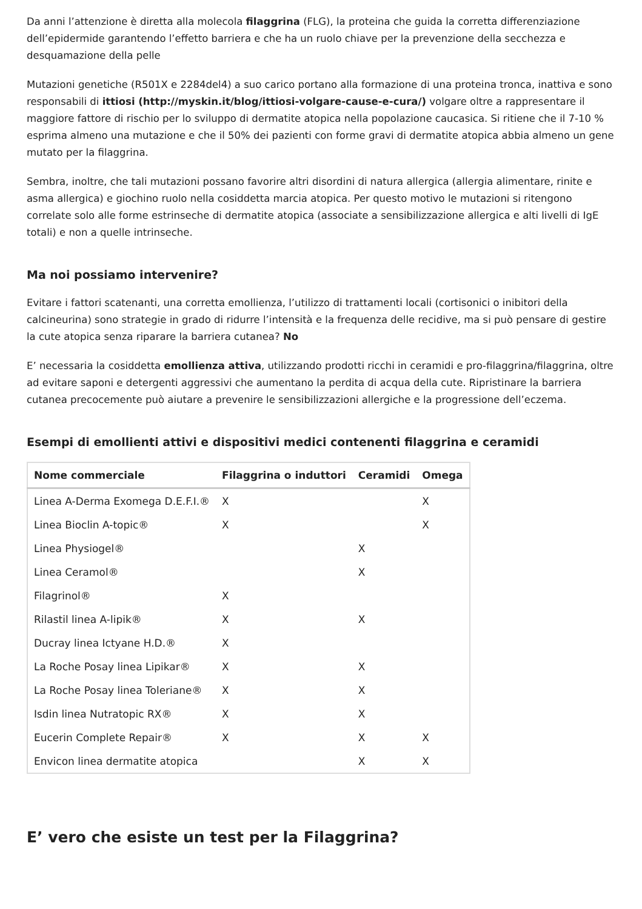Da anni l’attenzione è diretta alla molecola filaggrina (FLG), la proteina che guida la corretta differenziazione dell’epidermide garantendo l’effetto barriera e che ha un ruolo chiave per la prevenzione della secchezza e desquamazione della pelle
Mutazioni genetiche (R501X e 2284del4) a suo carico portano alla formazione di una proteina tronca, inattiva e sono responsabili di ittiosi (http://myskin.it/blog/ittiosi-volgare-cause-e-cura/) volgare oltre a rappresentare il maggiore fattore di rischio per lo sviluppo di dermatite atopica nella popolazione caucasica. Si ritiene che il 7-10 % esprima almeno una mutazione e che il 50% dei pazienti con forme gravi di dermatite atopica abbia almeno un gene mutato per la filaggrina.
Sembra, inoltre, che tali mutazioni possano favorire altri disordini di natura allergica (allergia alimentare, rinite e asma allergica) e giochino ruolo nella cosiddetta marcia atopica. Per questo motivo le mutazioni si ritengono correlate solo alle forme estrinseche di dermatite atopica (associate a sensibilizzazione allergica e alti livelli di IgE totali) e non a quelle intrinseche.
Ma noi possiamo intervenire?
Evitare i fattori scatenanti, una corretta emollienza, l’utilizzo di trattamenti locali (cortisonici o inibitori della calcineurina) sono strategie in grado di ridurre l’intensità e la frequenza delle recidive, ma si può pensare di gestire la cute atopica senza riparare la barriera cutanea? No
E’ necessaria la cosiddetta emollienza attiva, utilizzando prodotti ricchi in ceramidi e pro-filaggrina/filaggrina, oltre ad evitare saponi e detergenti aggressivi che aumentano la perdita di acqua della cute. Ripristinare la barriera cutanea precocemente può aiutare a prevenire le sensibilizzazioni allergiche e la progressione dell’eczema.
Esempi di emollienti attivi e dispositivi medici contenenti filaggrina e ceramidi
| Nome commerciale | Filaggrina o induttori | Ceramidi | Omega |
| --- | --- | --- | --- |
| Linea A-Derma Exomega D.E.F.I.® | X | | X |
| Linea Bioclin A-topic® | X | | X |
| Linea Physiogel® | | X | |
| Linea Ceramol® | | X | |
| Filagrinol® | X | | |
| Rilastil linea A-lipik® | X | X | |
| Ducray linea Ictyane H.D.® | X | | |
| La Roche Posay linea Lipikar® | X | X | |
| La Roche Posay linea Toleriane® | X | X | |
| Isdin linea Nutratopic RX® | X | X | |
| Eucerin Complete Repair® | X | X | X |
| Envicon linea dermatite atopica | | X | X |
E’ vero che esiste un test per la Filaggrina?